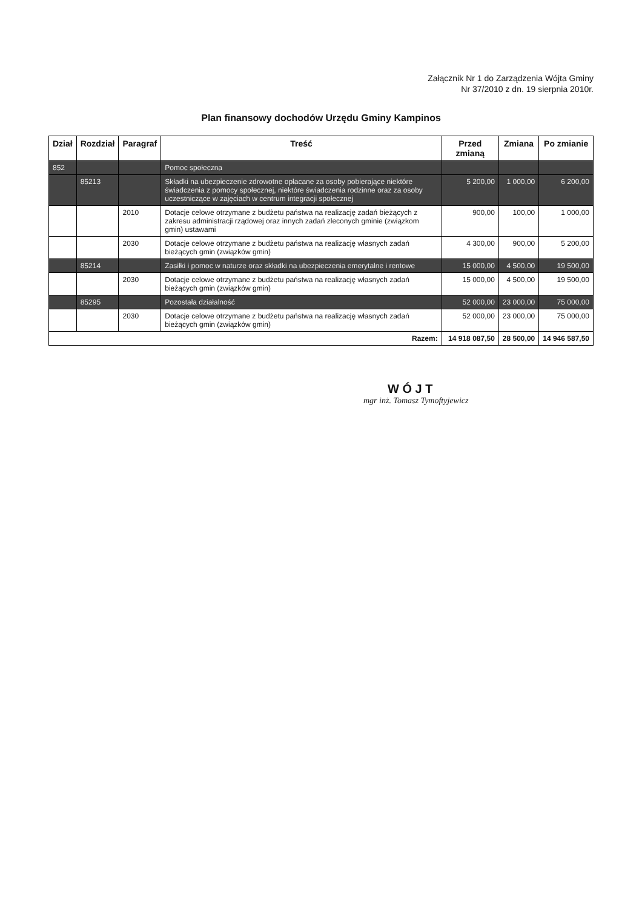Załącznik Nr 1 do Zarządzenia Wójta Gminy
Nr 37/2010 z dn. 19 sierpnia 2010r.
Plan finansowy dochodów Urzędu Gminy Kampinos
| Dział | Rozdział | Paragraf | Treść | Przed zmianą | Zmiana | Po zmianie |
| --- | --- | --- | --- | --- | --- | --- |
| 852 | | | Pomoc społeczna | | | |
| | 85213 | | Składki na ubezpieczenie zdrowotne opłacane za osoby pobierające niektóre świadczenia z pomocy społecznej, niektóre świadczenia rodzinne oraz za osoby uczestniczące w zajęciach w centrum integracji społecznej | 5 200,00 | 1 000,00 | 6 200,00 |
| | | 2010 | Dotacje celowe otrzymane z budżetu państwa na realizację zadań bieżących z zakresu administracji rządowej oraz innych zadań zleconych gminie (związkom gmin) ustawami | 900,00 | 100,00 | 1 000,00 |
| | | 2030 | Dotacje celowe otrzymane z budżetu państwa na realizację własnych zadań bieżących gmin (związków gmin) | 4 300,00 | 900,00 | 5 200,00 |
| | 85214 | | Zasiłki i pomoc w naturze oraz składki na ubezpieczenia emerytalne i rentowe | 15 000,00 | 4 500,00 | 19 500,00 |
| | | 2030 | Dotacje celowe otrzymane z budżetu państwa na realizację własnych zadań bieżących gmin (związków gmin) | 15 000,00 | 4 500,00 | 19 500,00 |
| | 85295 | | Pozostała działalność | 52 000,00 | 23 000,00 | 75 000,00 |
| | | 2030 | Dotacje celowe otrzymane z budżetu państwa na realizację własnych zadań bieżących gmin (związków gmin) | 52 000,00 | 23 000,00 | 75 000,00 |
| Razem: | | | | 14 918 087,50 | 28 500,00 | 14 946 587,50 |
W Ó J T
mgr inż. Tomasz Tymoftyjewicz